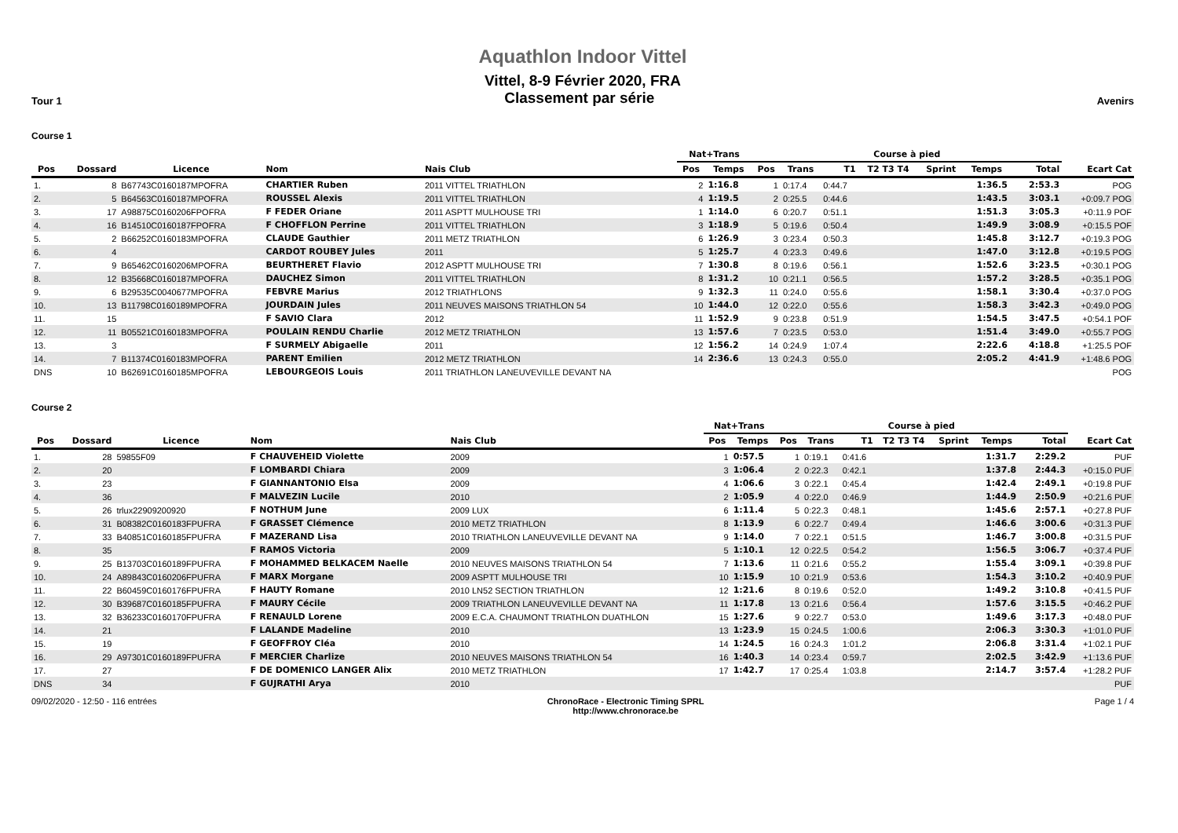Aquathlon Indoor Vittel
Vittel, 8-9 Février 2020, FRA
Tour 1 Classement par série Avenirs
Course 1
| | | | | | | Nat+Trans | | Course à pied | | | | | | | | |
| --- | --- | --- | --- | --- | --- | --- | --- | --- | --- | --- | --- | --- | --- | --- | --- | --- |
| Pos | Dossard | Licence | Nom | Nais Club | | Pos | Temps | Pos | Trans | T1 | T2 T3 T4 | Sprint | Temps | | Total | Ecart Cat |
| 1. | 8 | B67743C0160187MPOFRA | CHARTIER Ruben | 2011 VITTEL TRIATHLON | | 2 | 1:16.8 | 1 | 0:17.4 | 0:44.7 | | | 1:36.5 | | 2:53.3 | POG |
| 2. | 5 | B64563C0160187MPOFRA | ROUSSEL Alexis | 2011 VITTEL TRIATHLON | | 4 | 1:19.5 | 2 | 0:25.5 | 0:44.6 | | | 1:43.5 | | 3:03.1 | +0:09.7 POG |
| 3. | 17 | A98875C0160206FPOFRA | F FEDER Oriane | 2011 ASPTT MULHOUSE TRI | | 1 | 1:14.0 | 6 | 0:20.7 | 0:51.1 | | | 1:51.3 | | 3:05.3 | +0:11.9 POF |
| 4. | 16 | B14510C0160187FPOFRA | F CHOFFLON Perrine | 2011 VITTEL TRIATHLON | | 3 | 1:18.9 | 5 | 0:19.6 | 0:50.4 | | | 1:49.9 | | 3:08.9 | +0:15.5 POF |
| 5. | 2 | B66252C0160183MPOFRA | CLAUDE Gauthier | 2011 METZ TRIATHLON | | 6 | 1:26.9 | 3 | 0:23.4 | 0:50.3 | | | 1:45.8 | | 3:12.7 | +0:19.3 POG |
| 6. | 4 | | CARDOT ROUBEY Jules | 2011 | | 5 | 1:25.7 | 4 | 0:23.3 | 0:49.6 | | | 1:47.0 | | 3:12.8 | +0:19.5 POG |
| 7. | 9 | B65462C0160206MPOFRA | BEURTHERET Flavio | 2012 ASPTT MULHOUSE TRI | | 7 | 1:30.8 | 8 | 0:19.6 | 0:56.1 | | | 1:52.6 | | 3:23.5 | +0:30.1 POG |
| 8. | 12 | B35668C0160187MPOFRA | DAUCHEZ Simon | 2011 VITTEL TRIATHLON | | 8 | 1:31.2 | 10 | 0:21.1 | 0:56.5 | | | 1:57.2 | | 3:28.5 | +0:35.1 POG |
| 9. | 6 | B29535C0040677MPOFRA | FEBVRE Marius | 2012 TRIATH'LONS | | 9 | 1:32.3 | 11 | 0:24.0 | 0:55.6 | | | 1:58.1 | | 3:30.4 | +0:37.0 POG |
| 10. | 13 | B11798C0160189MPOFRA | JOURDAIN Jules | 2011 NEUVES MAISONS TRIATHLON 54 | | 10 | 1:44.0 | 12 | 0:22.0 | 0:55.6 | | | 1:58.3 | | 3:42.3 | +0:49.0 POG |
| 11. | 15 | | F SAVIO Clara | 2012 | | 11 | 1:52.9 | 9 | 0:23.8 | 0:51.9 | | | 1:54.5 | | 3:47.5 | +0:54.1 POF |
| 12. | 11 | B05521C0160183MPOFRA | POULAIN RENDU Charlie | 2012 METZ TRIATHLON | | 13 | 1:57.6 | 7 | 0:23.5 | 0:53.0 | | | 1:51.4 | | 3:49.0 | +0:55.7 POG |
| 13. | 3 | | F SURMELY Abigaelle | 2011 | | 12 | 1:56.2 | 14 | 0:24.9 | 1:07.4 | | | 2:22.6 | | 4:18.8 | +1:25.5 POF |
| 14. | 7 | B11374C0160183MPOFRA | PARENT Emilien | 2012 METZ TRIATHLON | | 14 | 2:36.6 | 13 | 0:24.3 | 0:55.0 | | | 2:05.2 | | 4:41.9 | +1:48.6 POG |
| DNS | 10 | B62691C0160185MPOFRA | LEBOURGEOIS Louis | 2011 TRIATHLON LANEUVEVILLE DEVANT NA | | | | | | | | | | | | POG |
Course 2
| | | | | | | Nat+Trans | | Course à pied | | | | | | | | |
| --- | --- | --- | --- | --- | --- | --- | --- | --- | --- | --- | --- | --- | --- | --- | --- | --- |
| Pos | Dossard | Licence | Nom | Nais Club | | Pos | Temps | Pos | Trans | T1 | T2 T3 T4 | Sprint | Temps | | Total | Ecart Cat |
| 1. | 28 | 59855F09 | F CHAUVEHEID Violette | 2009 | | 1 | 0:57.5 | 1 | 0:19.1 | 0:41.6 | | | 1:31.7 | | 2:29.2 | PUF |
| 2. | 20 | | F LOMBARDI Chiara | 2009 | | 3 | 1:06.4 | 2 | 0:22.3 | 0:42.1 | | | 1:37.8 | | 2:44.3 | +0:15.0 PUF |
| 3. | 23 | | F GIANNANTONIO Elsa | 2009 | | 4 | 1:06.6 | 3 | 0:22.1 | 0:45.4 | | | 1:42.4 | | 2:49.1 | +0:19.8 PUF |
| 4. | 36 | | F MALVEZIN Lucile | 2010 | | 2 | 1:05.9 | 4 | 0:22.0 | 0:46.9 | | | 1:44.9 | | 2:50.9 | +0:21.6 PUF |
| 5. | 26 | trlux22909200920 | F NOTHUM June | 2009 LUX | | 6 | 1:11.4 | 5 | 0:22.3 | 0:48.1 | | | 1:45.6 | | 2:57.1 | +0:27.8 PUF |
| 6. | 31 | B08382C0160183FPUFRA | F GRASSET Clémence | 2010 METZ TRIATHLON | | 8 | 1:13.9 | 6 | 0:22.7 | 0:49.4 | | | 1:46.6 | | 3:00.6 | +0:31.3 PUF |
| 7. | 33 | B40851C0160185FPUFRA | F MAZERAND Lisa | 2010 TRIATHLON LANEUVEVILLE DEVANT NA | | 9 | 1:14.0 | 7 | 0:22.1 | 0:51.5 | | | 1:46.7 | | 3:00.8 | +0:31.5 PUF |
| 8. | 35 | | F RAMOS Victoria | 2009 | | 5 | 1:10.1 | 12 | 0:22.5 | 0:54.2 | | | 1:56.5 | | 3:06.7 | +0:37.4 PUF |
| 9. | 25 | B13703C0160189FPUFRA | F MOHAMMED BELKACEM Naelle | 2010 NEUVES MAISONS TRIATHLON 54 | | 7 | 1:13.6 | 11 | 0:21.6 | 0:55.2 | | | 1:55.4 | | 3:09.1 | +0:39.8 PUF |
| 10. | 24 | A89843C0160206FPUFRA | F MARX Morgane | 2009 ASPTT MULHOUSE TRI | | 10 | 1:15.9 | 10 | 0:21.9 | 0:53.6 | | | 1:54.3 | | 3:10.2 | +0:40.9 PUF |
| 11. | 22 | B60459C0160176FPUFRA | F HAUTY Romane | 2010 LN52 SECTION TRIATHLON | | 12 | 1:21.6 | 8 | 0:19.6 | 0:52.0 | | | 1:49.2 | | 3:10.8 | +0:41.5 PUF |
| 12. | 30 | B39687C0160185FPUFRA | F MAURY Cécile | 2009 TRIATHLON LANEUVEVILLE DEVANT NA | | 11 | 1:17.8 | 13 | 0:21.6 | 0:56.4 | | | 1:57.6 | | 3:15.5 | +0:46.2 PUF |
| 13. | 32 | B36233C0160170FPUFRA | F RENAULD Lorene | 2009 E.C.A. CHAUMONT TRIATHLON DUATHLON | | 15 | 1:27.6 | 9 | 0:22.7 | 0:53.0 | | | 1:49.6 | | 3:17.3 | +0:48.0 PUF |
| 14. | 21 | | F LALANDE Madeline | 2010 | | 13 | 1:23.9 | 15 | 0:24.5 | 1:00.6 | | | 2:06.3 | | 3:30.3 | +1:01.0 PUF |
| 15. | 19 | | F GEOFFROY Cléa | 2010 | | 14 | 1:24.5 | 16 | 0:24.3 | 1:01.2 | | | 2:06.8 | | 3:31.4 | +1:02.1 PUF |
| 16. | 29 | A97301C0160189FPUFRA | F MERCIER Charlize | 2010 NEUVES MAISONS TRIATHLON 54 | | 16 | 1:40.3 | 14 | 0:23.4 | 0:59.7 | | | 2:02.5 | | 3:42.9 | +1:13.6 PUF |
| 17. | 27 | | F DE DOMENICO LANGER Alix | 2010 METZ TRIATHLON | | 17 | 1:42.7 | 17 | 0:25.4 | 1:03.8 | | | 2:14.7 | | 3:57.4 | +1:28.2 PUF |
| DNS | 34 | | F GUJRATHI Arya | 2010 | | | | | | | | | | | | PUF |
09/02/2020 - 12:50 - 116 entrées ChronoRace - Electronic Timing SPRL
http://www.chronorace.be Page 1 / 4